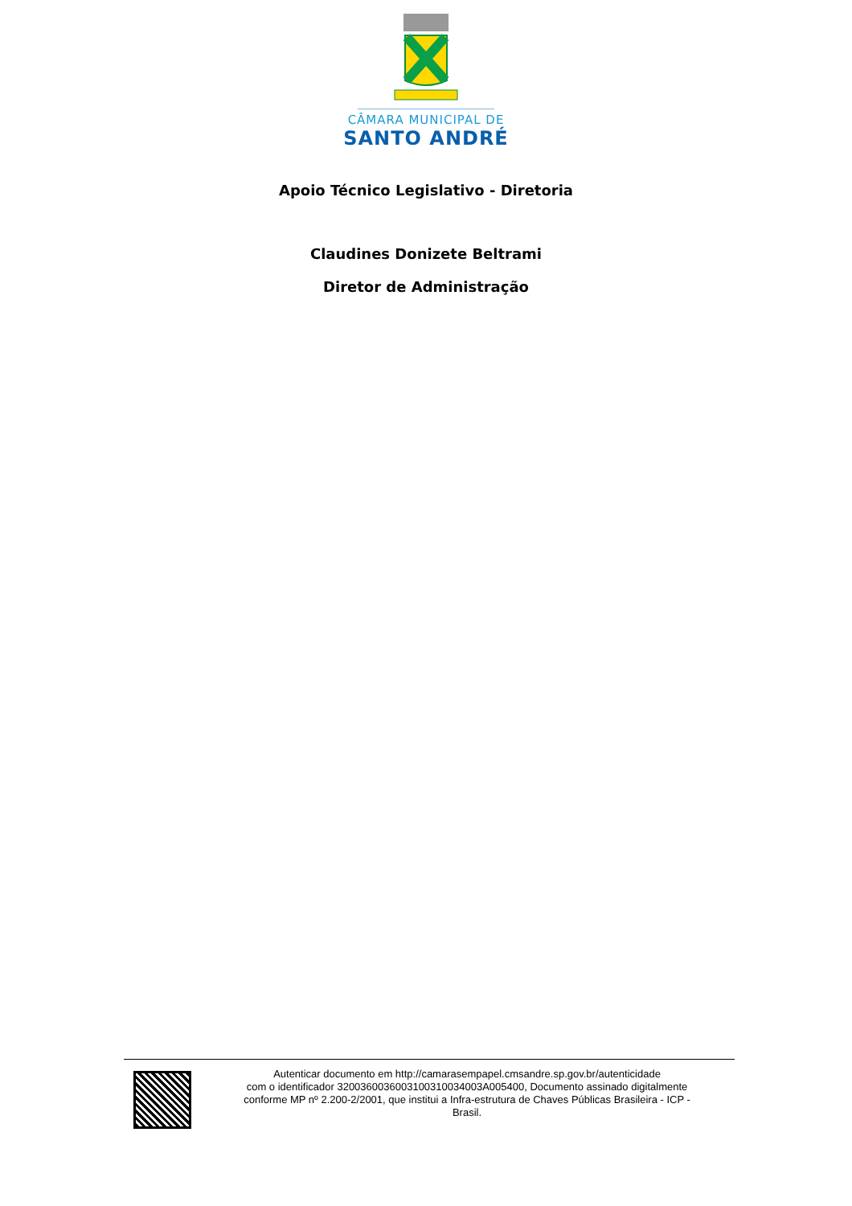CÂMARA MUNICIPAL DE
SANTO ANDRÉ
Apoio Técnico Legislativo - Diretoria
Claudines Donizete Beltrami
Diretor de Administração
Autenticar documento em http://camarasempapel.cmsandre.sp.gov.br/autenticidade
com o identificador 3200360036003100310034003A005400, Documento assinado digitalmente
conforme MP nº 2.200-2/2001, que institui a Infra-estrutura de Chaves Públicas Brasileira - ICP -
Brasil.